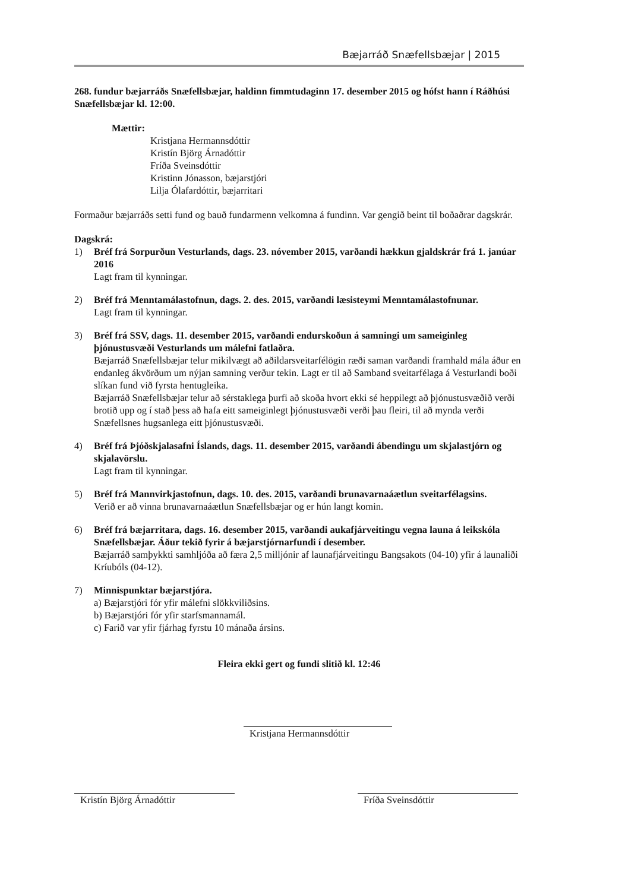Bæjarráð Snæfellsbæjar | 2015
268. fundur bæjarráðs Snæfellsbæjar, haldinn fimmtudaginn 17. desember 2015 og hófst hann í Ráðhúsi Snæfellsbæjar kl. 12:00.
Mættir:
Kristjana Hermannsdóttir
Kristín Björg Árnadóttir
Fríða Sveinsdóttir
Kristinn Jónasson, bæjarstjóri
Lilja Ólafardóttir, bæjarritari
Formaður bæjarráðs setti fund og bauð fundarmenn velkomna á fundinn. Var gengið beint til boðaðrar dagskrár.
Dagskrá:
1) Bréf frá Sorpurðun Vesturlands, dags. 23. nóvember 2015, varðandi hækkun gjaldskrár frá 1. janúar 2016
Lagt fram til kynningar.
2) Bréf frá Menntamálastofnun, dags. 2. des. 2015, varðandi læsisteymi Menntamálastofnunar.
Lagt fram til kynningar.
3) Bréf frá SSV, dags. 11. desember 2015, varðandi endurskoðun á samningi um sameiginleg þjónustusvæði Vesturlands um málefni fatlaðra.
Bæjarráð Snæfellsbæjar telur mikilvægt að aðildarsveitarfélögin ræði saman varðandi framhald mála áður en endanleg ákvörðum um nýjan samning verður tekin. Lagt er til að Samband sveitarfélaga á Vesturlandi boði slíkan fund við fyrsta hentugleika.
Bæjarráð Snæfellsbæjar telur að sérstaklega þurfi að skoða hvort ekki sé heppilegt að þjónustusvæðið verði brotið upp og í stað þess að hafa eitt sameiginlegt þjónustusvæði verði þau fleiri, til að mynda verði Snæfellsnes hugsanlega eitt þjónustusvæði.
4) Bréf frá Þjóðskjalasafni Íslands, dags. 11. desember 2015, varðandi ábendingu um skjalastjórn og skjalavörslu.
Lagt fram til kynningar.
5) Bréf frá Mannvirkjastofnun, dags. 10. des. 2015, varðandi brunavarnaáætlun sveitarfélagsins.
Verið er að vinna brunavarnaáætlun Snæfellsbæjar og er hún langt komin.
6) Bréf frá bæjarritara, dags. 16. desember 2015, varðandi aukafjárveitingu vegna launa á leikskóla Snæfellsbæjar. Áður tekið fyrir á bæjarstjórnarfundi í desember.
Bæjarráð samþykkti samhljóða að færa 2,5 milljónir af launafjárveitingu Bangsakots (04-10) yfir á launaliði Kríubóls (04-12).
7) Minnispunktar bæjarstjóra.
a) Bæjarstjóri fór yfir málefni slökkviliðsins.
b) Bæjarstjóri fór yfir starfsmannamál.
c) Farið var yfir fjárhag fyrstu 10 mánaða ársins.
Fleira ekki gert og fundi slitið kl. 12:46
Kristjana Hermannsdóttir
Kristín Björg Árnadóttir Fríða Sveinsdóttir